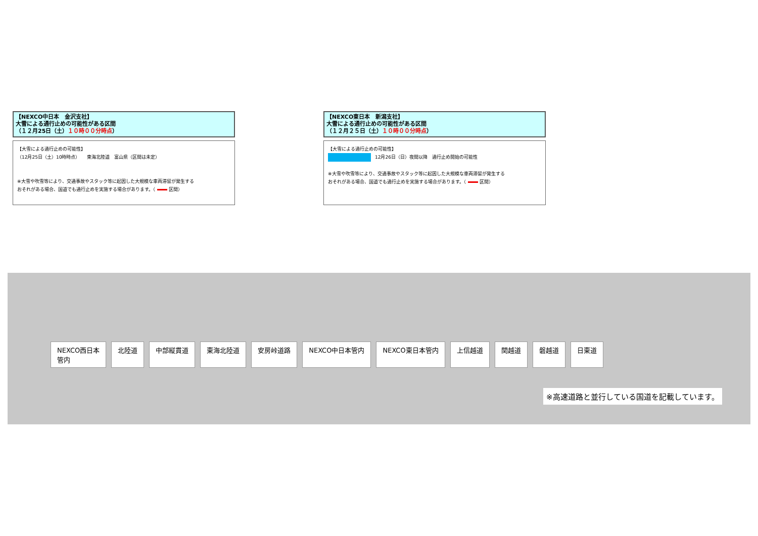【NEXCO中日本　金沢支社】
大雪による通行止めの可能性がある区間
（１２月25日（土）１０時００分時点）
【大雪による通行止めの可能性】
（12月25日（土）10時時点）　　東海北陸道　富山県（区間は未定）
※大雪や吹雪等により、交通事故やスタック等に起因した大規模な車両滞留が発生する
おそれがある場合、国道でも通行止めを実施する場合があります。（ 区間）
【NEXCO東日本　新潟支社】
大雪による通行止めの可能性がある区間
（１２月２５日（土）１０時００分時点）
【大雪による通行止めの可能性】
12月26日（日）夜間以降　通行止め開始の可能性
※大雪や吹雪等により、交通事故やスタック等に起因した大規模な車両滞留が発生する
おそれがある場合、国道でも通行止めを実施する場合があります。（ 区間）
NEXCO西日本
管内 北陸道 中部縦貫道 東海北陸道 安房峠道路 NEXCO中日本管内 NEXCO東日本管内 上信越道 関越道 磐越道 日東道
※高速道路と並行している国道を記載しています。